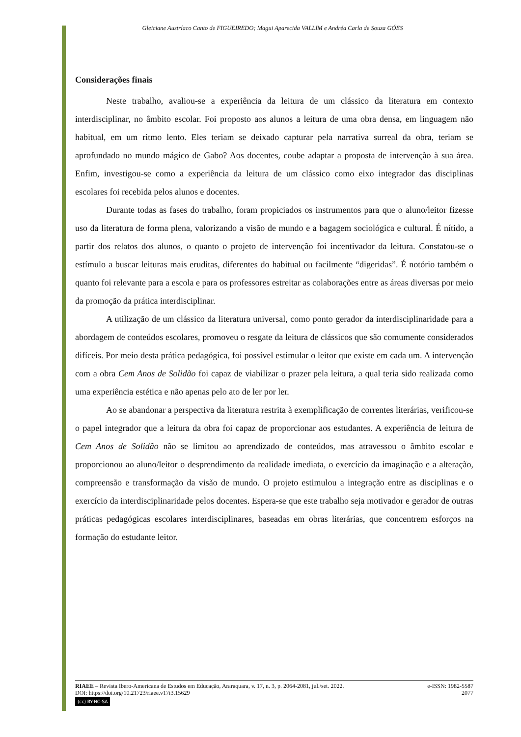Gleiciane Austríaco Canto de FIGUEIREDO; Magui Aparecida VALLIM e Andréa Carla de Souza GÓES
Considerações finais
Neste trabalho, avaliou-se a experiência da leitura de um clássico da literatura em contexto interdisciplinar, no âmbito escolar. Foi proposto aos alunos a leitura de uma obra densa, em linguagem não habitual, em um ritmo lento. Eles teriam se deixado capturar pela narrativa surreal da obra, teriam se aprofundado no mundo mágico de Gabo? Aos docentes, coube adaptar a proposta de intervenção à sua área. Enfim, investigou-se como a experiência da leitura de um clássico como eixo integrador das disciplinas escolares foi recebida pelos alunos e docentes.
Durante todas as fases do trabalho, foram propiciados os instrumentos para que o aluno/leitor fizesse uso da literatura de forma plena, valorizando a visão de mundo e a bagagem sociológica e cultural. É nítido, a partir dos relatos dos alunos, o quanto o projeto de intervenção foi incentivador da leitura. Constatou-se o estímulo a buscar leituras mais eruditas, diferentes do habitual ou facilmente “digeridas”. É notório também o quanto foi relevante para a escola e para os professores estreitar as colaborações entre as áreas diversas por meio da promoção da prática interdisciplinar.
A utilização de um clássico da literatura universal, como ponto gerador da interdisciplinaridade para a abordagem de conteúdos escolares, promoveu o resgate da leitura de clássicos que são comumente considerados difíceis. Por meio desta prática pedagógica, foi possível estimular o leitor que existe em cada um. A intervenção com a obra Cem Anos de Solidão foi capaz de viabilizar o prazer pela leitura, a qual teria sido realizada como uma experiência estética e não apenas pelo ato de ler por ler.
Ao se abandonar a perspectiva da literatura restrita à exemplificação de correntes literárias, verificou-se o papel integrador que a leitura da obra foi capaz de proporcionar aos estudantes. A experiência de leitura de Cem Anos de Solidão não se limitou ao aprendizado de conteúdos, mas atravessou o âmbito escolar e proporcionou ao aluno/leitor o desprendimento da realidade imediata, o exercício da imaginação e a alteração, compreensão e transformação da visão de mundo. O projeto estimulou a integração entre as disciplinas e o exercício da interdisciplinaridade pelos docentes. Espera-se que este trabalho seja motivador e gerador de outras práticas pedagógicas escolares interdisciplinares, baseadas em obras literárias, que concentrem esforços na formação do estudante leitor.
RIAEE – Revista Ibero-Americana de Estudos em Educação, Araraquara, v. 17, n. 3, p. 2064-2081, jul./set. 2022. e-ISSN: 1982-5587
DOI: https://doi.org/10.21723/riaee.v17i3.15629 2077
(cc) BY-NC-SA